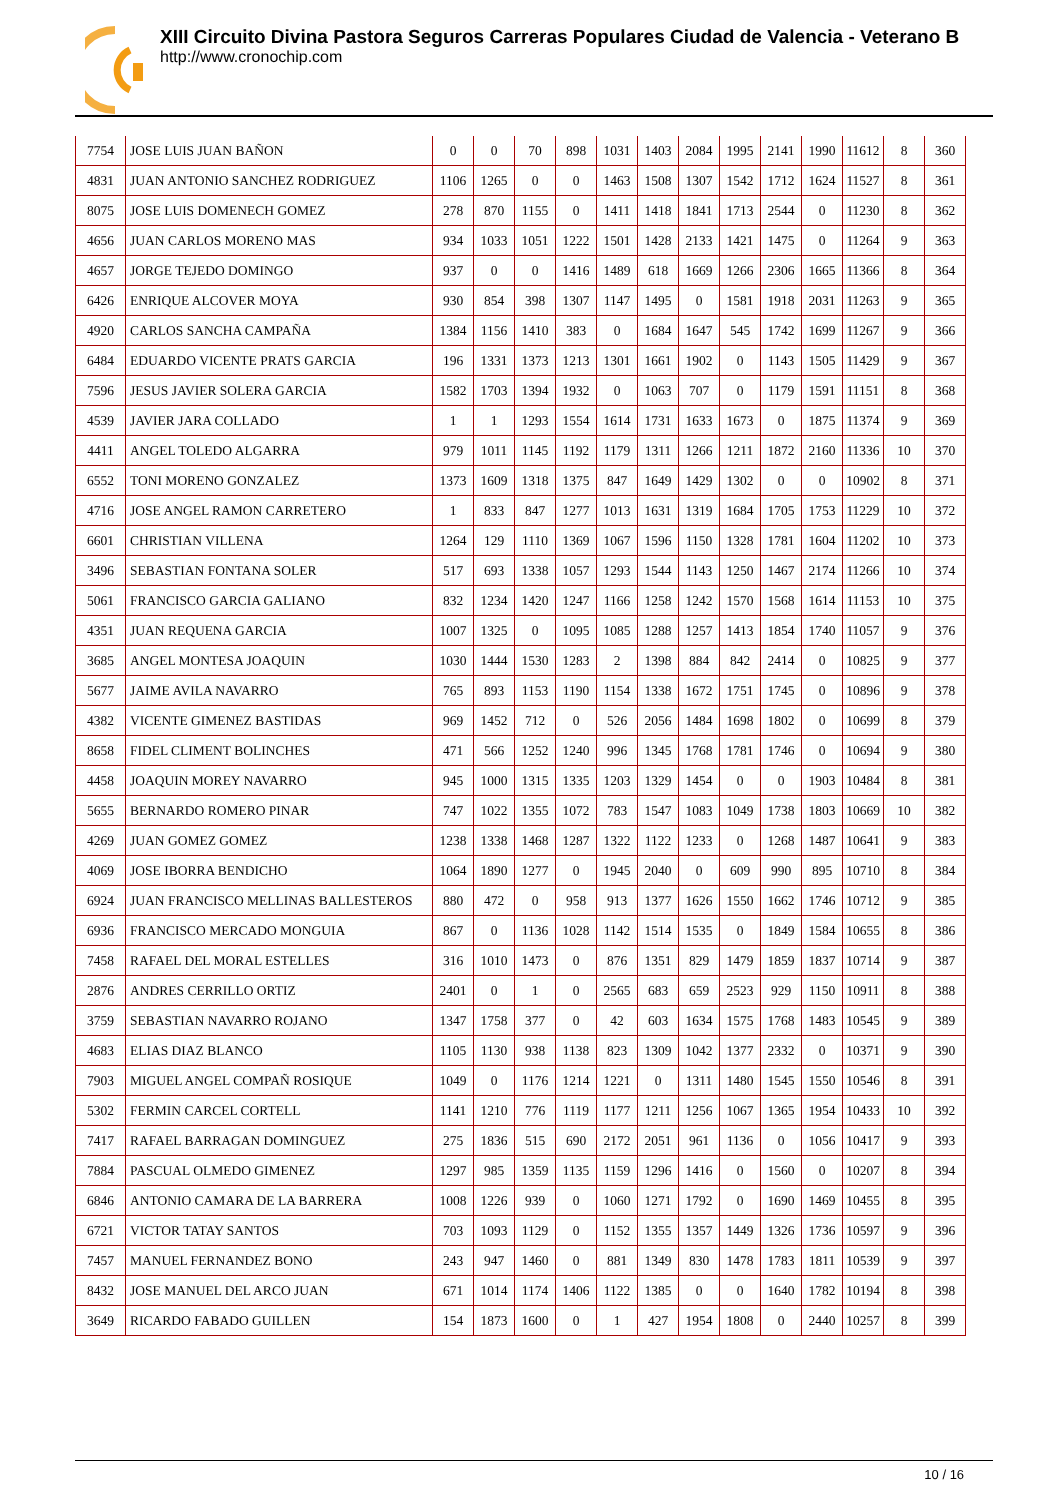XIII Circuito Divina Pastora Seguros Carreras Populares Ciudad de Valencia - Veterano B
http://www.cronochip.com
| 7754 | JOSE LUIS JUAN BAÑON | 0 | 0 | 70 | 898 | 1031 | 1403 | 2084 | 1995 | 2141 | 1990 | 11612 | 8 | 360 |
| 4831 | JUAN ANTONIO SANCHEZ RODRIGUEZ | 1106 | 1265 | 0 | 0 | 1463 | 1508 | 1307 | 1542 | 1712 | 1624 | 11527 | 8 | 361 |
| 8075 | JOSE LUIS DOMENECH GOMEZ | 278 | 870 | 1155 | 0 | 1411 | 1418 | 1841 | 1713 | 2544 | 0 | 11230 | 8 | 362 |
| 4656 | JUAN CARLOS MORENO MAS | 934 | 1033 | 1051 | 1222 | 1501 | 1428 | 2133 | 1421 | 1475 | 0 | 11264 | 9 | 363 |
| 4657 | JORGE TEJEDO DOMINGO | 937 | 0 | 0 | 1416 | 1489 | 618 | 1669 | 1266 | 2306 | 1665 | 11366 | 8 | 364 |
| 6426 | ENRIQUE ALCOVER MOYA | 930 | 854 | 398 | 1307 | 1147 | 1495 | 0 | 1581 | 1918 | 2031 | 11263 | 9 | 365 |
| 4920 | CARLOS SANCHA CAMPAÑA | 1384 | 1156 | 1410 | 383 | 0 | 1684 | 1647 | 545 | 1742 | 1699 | 11267 | 9 | 366 |
| 6484 | EDUARDO VICENTE PRATS GARCIA | 196 | 1331 | 1373 | 1213 | 1301 | 1661 | 1902 | 0 | 1143 | 1505 | 11429 | 9 | 367 |
| 7596 | JESUS JAVIER SOLERA GARCIA | 1582 | 1703 | 1394 | 1932 | 0 | 1063 | 707 | 0 | 1179 | 1591 | 11151 | 8 | 368 |
| 4539 | JAVIER JARA COLLADO | 1 | 1 | 1293 | 1554 | 1614 | 1731 | 1633 | 1673 | 0 | 1875 | 11374 | 9 | 369 |
| 4411 | ANGEL TOLEDO ALGARRA | 979 | 1011 | 1145 | 1192 | 1179 | 1311 | 1266 | 1211 | 1872 | 2160 | 11336 | 10 | 370 |
| 6552 | TONI MORENO GONZALEZ | 1373 | 1609 | 1318 | 1375 | 847 | 1649 | 1429 | 1302 | 0 | 0 | 10902 | 8 | 371 |
| 4716 | JOSE ANGEL RAMON CARRETERO | 1 | 833 | 847 | 1277 | 1013 | 1631 | 1319 | 1684 | 1705 | 1753 | 11229 | 10 | 372 |
| 6601 | CHRISTIAN VILLENA | 1264 | 129 | 1110 | 1369 | 1067 | 1596 | 1150 | 1328 | 1781 | 1604 | 11202 | 10 | 373 |
| 3496 | SEBASTIAN FONTANA SOLER | 517 | 693 | 1338 | 1057 | 1293 | 1544 | 1143 | 1250 | 1467 | 2174 | 11266 | 10 | 374 |
| 5061 | FRANCISCO GARCIA GALIANO | 832 | 1234 | 1420 | 1247 | 1166 | 1258 | 1242 | 1570 | 1568 | 1614 | 11153 | 10 | 375 |
| 4351 | JUAN REQUENA GARCIA | 1007 | 1325 | 0 | 1095 | 1085 | 1288 | 1257 | 1413 | 1854 | 1740 | 11057 | 9 | 376 |
| 3685 | ANGEL MONTESA JOAQUIN | 1030 | 1444 | 1530 | 1283 | 2 | 1398 | 884 | 842 | 2414 | 0 | 10825 | 9 | 377 |
| 5677 | JAIME AVILA NAVARRO | 765 | 893 | 1153 | 1190 | 1154 | 1338 | 1672 | 1751 | 1745 | 0 | 10896 | 9 | 378 |
| 4382 | VICENTE GIMENEZ BASTIDAS | 969 | 1452 | 712 | 0 | 526 | 2056 | 1484 | 1698 | 1802 | 0 | 10699 | 8 | 379 |
| 8658 | FIDEL CLIMENT BOLINCHES | 471 | 566 | 1252 | 1240 | 996 | 1345 | 1768 | 1781 | 1746 | 0 | 10694 | 9 | 380 |
| 4458 | JOAQUIN MOREY NAVARRO | 945 | 1000 | 1315 | 1335 | 1203 | 1329 | 1454 | 0 | 0 | 1903 | 10484 | 8 | 381 |
| 5655 | BERNARDO ROMERO PINAR | 747 | 1022 | 1355 | 1072 | 783 | 1547 | 1083 | 1049 | 1738 | 1803 | 10669 | 10 | 382 |
| 4269 | JUAN GOMEZ GOMEZ | 1238 | 1338 | 1468 | 1287 | 1322 | 1122 | 1233 | 0 | 1268 | 1487 | 10641 | 9 | 383 |
| 4069 | JOSE IBORRA BENDICHO | 1064 | 1890 | 1277 | 0 | 1945 | 2040 | 0 | 609 | 990 | 895 | 10710 | 8 | 384 |
| 6924 | JUAN FRANCISCO MELLINAS BALLESTEROS | 880 | 472 | 0 | 958 | 913 | 1377 | 1626 | 1550 | 1662 | 1746 | 10712 | 9 | 385 |
| 6936 | FRANCISCO MERCADO MONGUIA | 867 | 0 | 1136 | 1028 | 1142 | 1514 | 1535 | 0 | 1849 | 1584 | 10655 | 8 | 386 |
| 7458 | RAFAEL DEL MORAL ESTELLES | 316 | 1010 | 1473 | 0 | 876 | 1351 | 829 | 1479 | 1859 | 1837 | 10714 | 9 | 387 |
| 2876 | ANDRES CERRILLO ORTIZ | 2401 | 0 | 1 | 0 | 2565 | 683 | 659 | 2523 | 929 | 1150 | 10911 | 8 | 388 |
| 3759 | SEBASTIAN NAVARRO ROJANO | 1347 | 1758 | 377 | 0 | 42 | 603 | 1634 | 1575 | 1768 | 1483 | 10545 | 9 | 389 |
| 4683 | ELIAS DIAZ BLANCO | 1105 | 1130 | 938 | 1138 | 823 | 1309 | 1042 | 1377 | 2332 | 0 | 10371 | 9 | 390 |
| 7903 | MIGUEL ANGEL COMPAÑ ROSIQUE | 1049 | 0 | 1176 | 1214 | 1221 | 0 | 1311 | 1480 | 1545 | 1550 | 10546 | 8 | 391 |
| 5302 | FERMIN CARCEL CORTELL | 1141 | 1210 | 776 | 1119 | 1177 | 1211 | 1256 | 1067 | 1365 | 1954 | 10433 | 10 | 392 |
| 7417 | RAFAEL BARRAGAN DOMINGUEZ | 275 | 1836 | 515 | 690 | 2172 | 2051 | 961 | 1136 | 0 | 1056 | 10417 | 9 | 393 |
| 7884 | PASCUAL OLMEDO GIMENEZ | 1297 | 985 | 1359 | 1135 | 1159 | 1296 | 1416 | 0 | 1560 | 0 | 10207 | 8 | 394 |
| 6846 | ANTONIO CAMARA DE LA BARRERA | 1008 | 1226 | 939 | 0 | 1060 | 1271 | 1792 | 0 | 1690 | 1469 | 10455 | 8 | 395 |
| 6721 | VICTOR TATAY SANTOS | 703 | 1093 | 1129 | 0 | 1152 | 1355 | 1357 | 1449 | 1326 | 1736 | 10597 | 9 | 396 |
| 7457 | MANUEL FERNANDEZ BONO | 243 | 947 | 1460 | 0 | 881 | 1349 | 830 | 1478 | 1783 | 1811 | 10539 | 9 | 397 |
| 8432 | JOSE MANUEL DEL ARCO JUAN | 671 | 1014 | 1174 | 1406 | 1122 | 1385 | 0 | 0 | 1640 | 1782 | 10194 | 8 | 398 |
| 3649 | RICARDO FABADO GUILLEN | 154 | 1873 | 1600 | 0 | 1 | 427 | 1954 | 1808 | 0 | 2440 | 10257 | 8 | 399 |
10 / 16